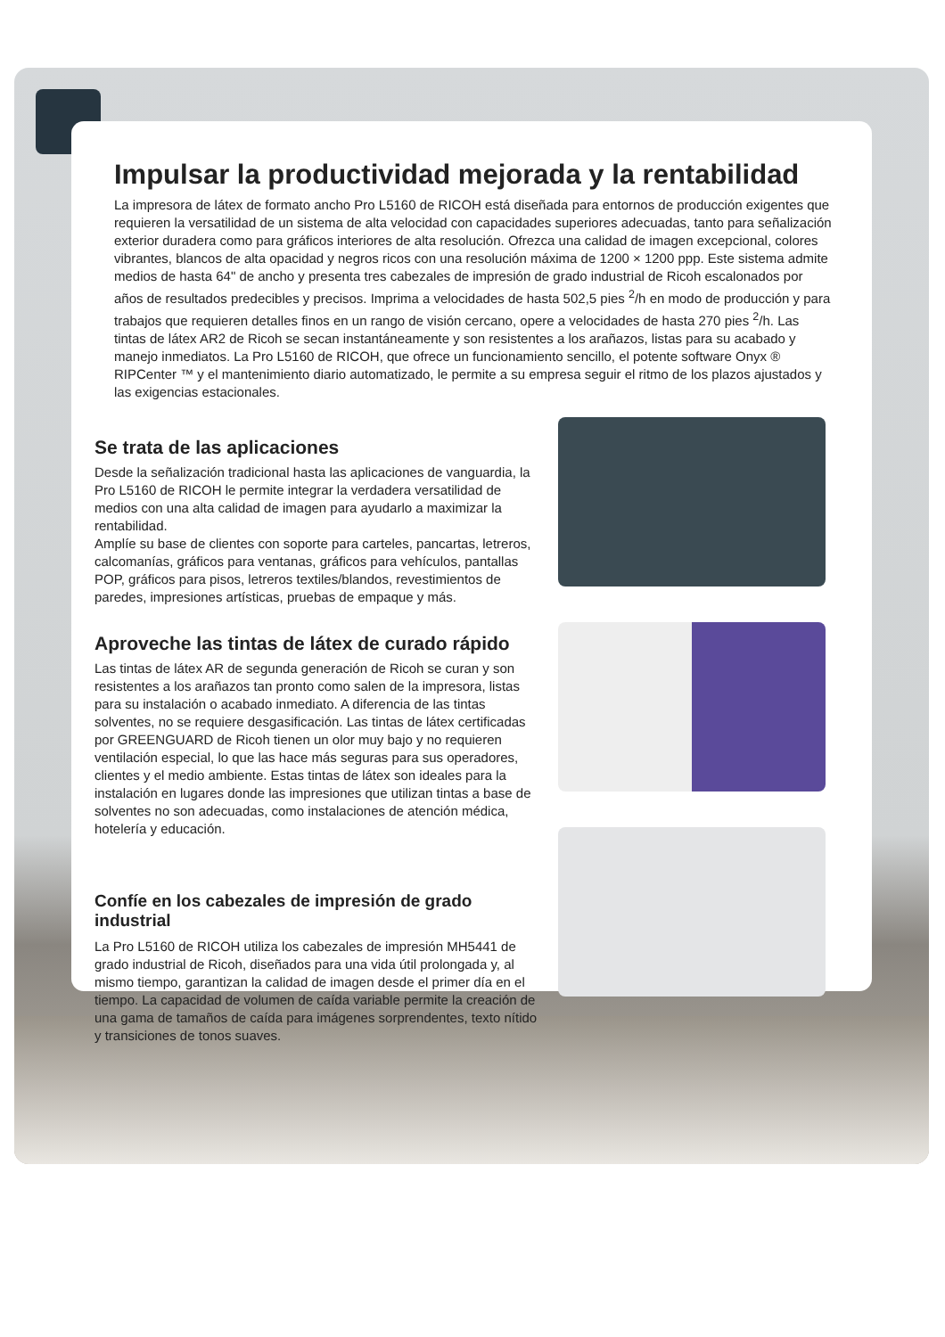Impulsar la productividad mejorada y la rentabilidad
La impresora de látex de formato ancho Pro L5160 de RICOH está diseñada para entornos de producción exigentes que requieren la versatilidad de un sistema de alta velocidad con capacidades superiores adecuadas, tanto para señalización exterior duradera como para gráficos interiores de alta resolución. Ofrezca una calidad de imagen excepcional, colores vibrantes, blancos de alta opacidad y negros ricos con una resolución máxima de 1200 × 1200 ppp. Este sistema admite medios de hasta 64" de ancho y presenta tres cabezales de impresión de grado industrial de Ricoh escalonados por años de resultados predecibles y precisos. Imprima a velocidades de hasta 502,5 pies <sup>2</sup>/h en modo de producción y para trabajos que requieren detalles finos en un rango de visión cercano, opere a velocidades de hasta 270 pies <sup>2</sup>/h. Las tintas de látex AR2 de Ricoh se secan instantáneamente y son resistentes a los arañazos, listas para su acabado y manejo inmediatos. La Pro L5160 de RICOH, que ofrece un funcionamiento sencillo, el potente software Onyx ® RIPCenter ™ y el mantenimiento diario automatizado, le permite a su empresa seguir el ritmo de los plazos ajustados y las exigencias estacionales.
Se trata de las aplicaciones
Desde la señalización tradicional hasta las aplicaciones de vanguardia, la Pro L5160 de RICOH le permite integrar la verdadera versatilidad de medios con una alta calidad de imagen para ayudarlo a maximizar la rentabilidad.
Amplíe su base de clientes con soporte para carteles, pancartas, letreros, calcomanías, gráficos para ventanas, gráficos para vehículos, pantallas POP, gráficos para pisos, letreros textiles/blandos, revestimientos de paredes, impresiones artísticas, pruebas de empaque y más.
Aproveche las tintas de látex de curado rápido
Las tintas de látex AR de segunda generación de Ricoh se curan y son resistentes a los arañazos tan pronto como salen de la impresora, listas para su instalación o acabado inmediato. A diferencia de las tintas solventes, no se requiere desgasificación. Las tintas de látex certificadas por GREENGUARD de Ricoh tienen un olor muy bajo y no requieren ventilación especial, lo que las hace más seguras para sus operadores, clientes y el medio ambiente. Estas tintas de látex son ideales para la instalación en lugares donde las impresiones que utilizan tintas a base de solventes no son adecuadas, como instalaciones de atención médica, hotelería y educación.
Confíe en los cabezales de impresión de grado industrial
La Pro L5160 de RICOH utiliza los cabezales de impresión MH5441 de grado industrial de Ricoh, diseñados para una vida útil prolongada y, al mismo tiempo, garantizan la calidad de imagen desde el primer día en el tiempo. La capacidad de volumen de caída variable permite la creación de una gama de tamaños de caída para imágenes sorprendentes, texto nítido y transiciones de tonos suaves.